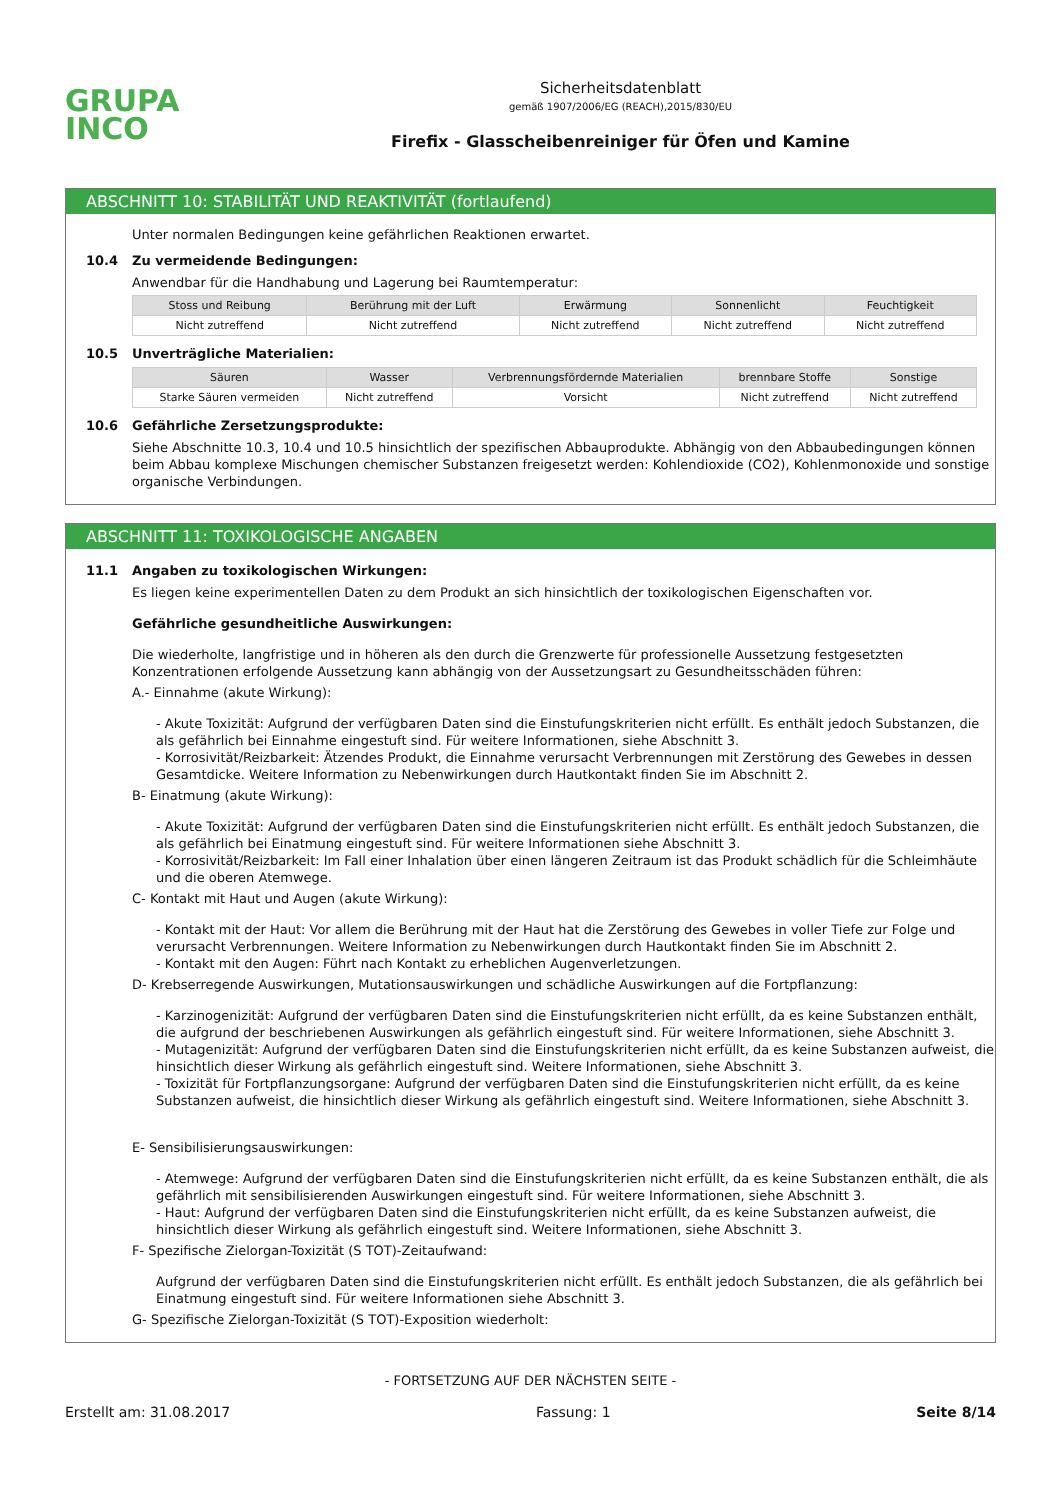GRUPA
INCO
Sicherheitsdatenblatt
gemäß 1907/2006/EG (REACH),2015/830/EU
Firefix - Glasscheibenreiniger für Öfen und Kamine
ABSCHNITT 10: STABILITÄT UND REAKTIVITÄT (fortlaufend)
Unter normalen Bedingungen keine gefährlichen Reaktionen erwartet.
10.4 Zu vermeidende Bedingungen:
Anwendbar für die Handhabung und Lagerung bei Raumtemperatur:
| Stoss und Reibung | Berührung mit der Luft | Erwärmung | Sonnenlicht | Feuchtigkeit |
| --- | --- | --- | --- | --- |
| Nicht zutreffend | Nicht zutreffend | Nicht zutreffend | Nicht zutreffend | Nicht zutreffend |
10.5 Unverträgliche Materialien:
| Säuren | Wasser | Verbrennungsfördernde Materialien | brennbare Stoffe | Sonstige |
| --- | --- | --- | --- | --- |
| Starke Säuren vermeiden | Nicht zutreffend | Vorsicht | Nicht zutreffend | Nicht zutreffend |
10.6 Gefährliche Zersetzungsprodukte:
Siehe Abschnitte 10.3, 10.4 und 10.5 hinsichtlich der spezifischen Abbauprodukte. Abhängig von den Abbaubedingungen können beim Abbau komplexe Mischungen chemischer Substanzen freigesetzt werden: Kohlendioxide (CO2), Kohlenmonoxide und sonstige organische Verbindungen.
ABSCHNITT 11: TOXIKOLOGISCHE ANGABEN
11.1 Angaben zu toxikologischen Wirkungen:
Es liegen keine experimentellen Daten zu dem Produkt an sich hinsichtlich der toxikologischen Eigenschaften vor.
Gefährliche gesundheitliche Auswirkungen:
Die wiederholte, langfristige und in höheren als den durch die Grenzwerte für professionelle Aussetzung festgesetzten Konzentrationen erfolgende Aussetzung kann abhängig von der Aussetzungsart zu Gesundheitsschäden führen:
A.- Einnahme (akute Wirkung):
- Akute Toxizität: Aufgrund der verfügbaren Daten sind die Einstufungskriterien nicht erfüllt. Es enthält jedoch Substanzen, die als gefährlich bei Einnahme eingestuft sind. Für weitere Informationen, siehe Abschnitt 3.
- Korrosivität/Reizbarkeit: Ätzendes Produkt, die Einnahme verursacht Verbrennungen mit Zerstörung des Gewebes in dessen Gesamtdicke. Weitere Information zu Nebenwirkungen durch Hautkontakt finden Sie im Abschnitt 2.
B- Einatmung (akute Wirkung):
- Akute Toxizität: Aufgrund der verfügbaren Daten sind die Einstufungskriterien nicht erfüllt. Es enthält jedoch Substanzen, die als gefährlich bei Einatmung eingestuft sind. Für weitere Informationen siehe Abschnitt 3.
- Korrosivität/Reizbarkeit: Im Fall einer Inhalation über einen längeren Zeitraum ist das Produkt schädlich für die Schleimhäute und die oberen Atemwege.
C- Kontakt mit Haut und Augen (akute Wirkung):
- Kontakt mit der Haut: Vor allem die Berührung mit der Haut hat die Zerstörung des Gewebes in voller Tiefe zur Folge und verursacht Verbrennungen. Weitere Information zu Nebenwirkungen durch Hautkontakt finden Sie im Abschnitt 2.
- Kontakt mit den Augen: Führt nach Kontakt zu erheblichen Augenverletzungen.
D- Krebserregende Auswirkungen, Mutationsauswirkungen und schädliche Auswirkungen auf die Fortpflanzung:
- Karzinogenizität: Aufgrund der verfügbaren Daten sind die Einstufungskriterien nicht erfüllt, da es keine Substanzen enthält, die aufgrund der beschriebenen Auswirkungen als gefährlich eingestuft sind. Für weitere Informationen, siehe Abschnitt 3.
- Mutagenizität: Aufgrund der verfügbaren Daten sind die Einstufungskriterien nicht erfüllt, da es keine Substanzen aufweist, die hinsichtlich dieser Wirkung als gefährlich eingestuft sind. Weitere Informationen, siehe Abschnitt 3.
- Toxizität für Fortpflanzungsorgane: Aufgrund der verfügbaren Daten sind die Einstufungskriterien nicht erfüllt, da es keine Substanzen aufweist, die hinsichtlich dieser Wirkung als gefährlich eingestuft sind. Weitere Informationen, siehe Abschnitt 3.
E- Sensibilisierungsauswirkungen:
- Atemwege: Aufgrund der verfügbaren Daten sind die Einstufungskriterien nicht erfüllt, da es keine Substanzen enthält, die als gefährlich mit sensibilisierenden Auswirkungen eingestuft sind. Für weitere Informationen, siehe Abschnitt 3.
- Haut: Aufgrund der verfügbaren Daten sind die Einstufungskriterien nicht erfüllt, da es keine Substanzen aufweist, die hinsichtlich dieser Wirkung als gefährlich eingestuft sind. Weitere Informationen, siehe Abschnitt 3.
F- Spezifische Zielorgan-Toxizität (S TOT)-Zeitaufwand:
Aufgrund der verfügbaren Daten sind die Einstufungskriterien nicht erfüllt. Es enthält jedoch Substanzen, die als gefährlich bei Einatmung eingestuft sind. Für weitere Informationen siehe Abschnitt 3.
G- Spezifische Zielorgan-Toxizität (S TOT)-Exposition wiederholt:
- FORTSETZUNG AUF DER NÄCHSTEN SEITE -
Erstellt am: 31.08.2017 Fassung: 1 Seite 8/14